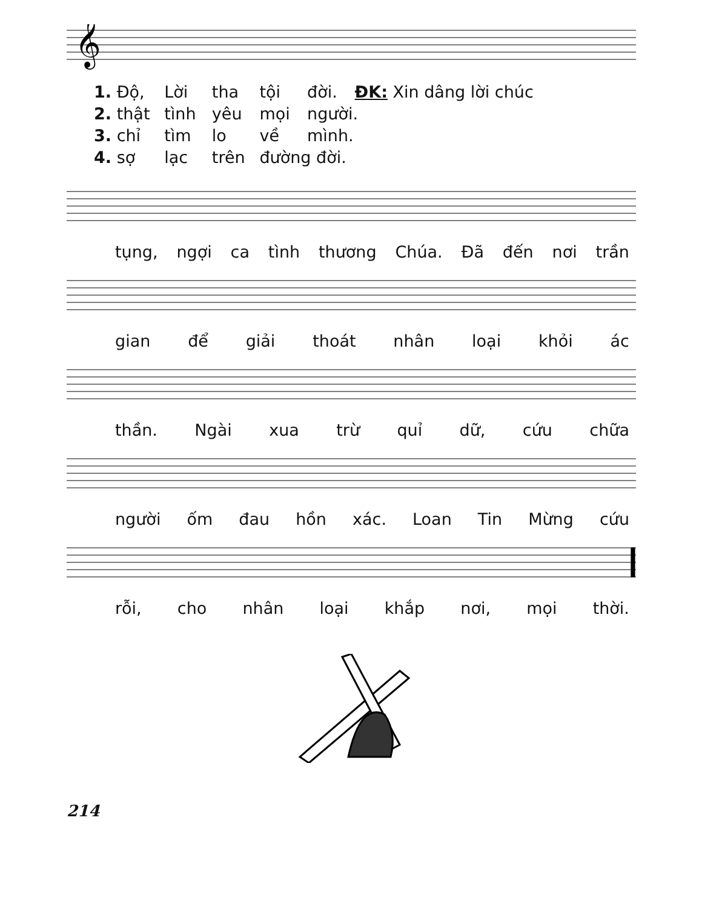𝄞
1. Độ, Lời tha tội đời. ĐK: Xin dâng lời chúc
2. thật tình yêu mọi người.
3. chỉ tìm lo về mình.
4. sợ lạc trên đường đời.
tụng, ngợi ca tình thương Chúa. Đã đến nơi trần
gian để giải thoát nhân loại khỏi ác
thần. Ngài xua trừ quỉ dữ, cứu chữa
người ốm đau hồn xác. Loan Tin Mừng cứu
rỗi, cho nhân loại khắp nơi, mọi thời.
214